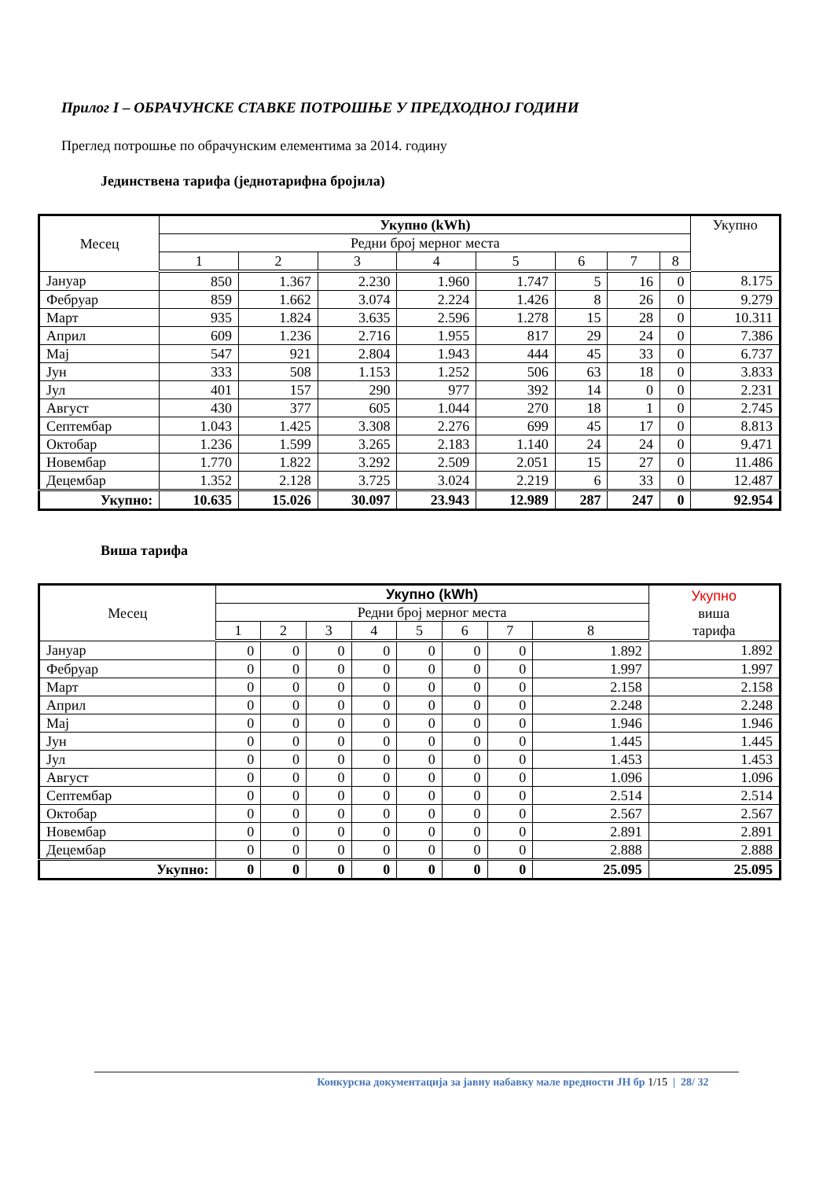Прилог I – ОБРАЧУНСКЕ СТАВКЕ ПОТРОШЊЕ У ПРЕДХОДНОЈ ГОДИНИ
Преглед потрошње по обрачунским елементима за 2014. годину
Јединствена тарифа (једнотарифна бројила)
| Месец | Укупно (kWh) | | | | | | | | Укупно |
| --- | --- | --- | --- | --- | --- | --- | --- | --- | --- |
| | Редни број мерног места | | | | | | | | |
| | 1 | 2 | 3 | 4 | 5 | 6 | 7 | 8 | |
| Јануар | 850 | 1.367 | 2.230 | 1.960 | 1.747 | 5 | 16 | 0 | 8.175 |
| Фебруар | 859 | 1.662 | 3.074 | 2.224 | 1.426 | 8 | 26 | 0 | 9.279 |
| Март | 935 | 1.824 | 3.635 | 2.596 | 1.278 | 15 | 28 | 0 | 10.311 |
| Април | 609 | 1.236 | 2.716 | 1.955 | 817 | 29 | 24 | 0 | 7.386 |
| Мај | 547 | 921 | 2.804 | 1.943 | 444 | 45 | 33 | 0 | 6.737 |
| Јун | 333 | 508 | 1.153 | 1.252 | 506 | 63 | 18 | 0 | 3.833 |
| Јул | 401 | 157 | 290 | 977 | 392 | 14 | 0 | 0 | 2.231 |
| Август | 430 | 377 | 605 | 1.044 | 270 | 18 | 1 | 0 | 2.745 |
| Септембар | 1.043 | 1.425 | 3.308 | 2.276 | 699 | 45 | 17 | 0 | 8.813 |
| Октобар | 1.236 | 1.599 | 3.265 | 2.183 | 1.140 | 24 | 24 | 0 | 9.471 |
| Новембар | 1.770 | 1.822 | 3.292 | 2.509 | 2.051 | 15 | 27 | 0 | 11.486 |
| Децембар | 1.352 | 2.128 | 3.725 | 3.024 | 2.219 | 6 | 33 | 0 | 12.487 |
| Укупно: | 10.635 | 15.026 | 30.097 | 23.943 | 12.989 | 287 | 247 | 0 | 92.954 |
Виша тарифа
| Месец | Укупно (kWh) | | | | | | | | Укупно виша тарифа |
| --- | --- | --- | --- | --- | --- | --- | --- | --- | --- |
| | Редни број мерног места | | | | | | | | |
| | 1 | 2 | 3 | 4 | 5 | 6 | 7 | 8 | |
| Јануар | 0 | 0 | 0 | 0 | 0 | 0 | 0 | 1.892 | 1.892 |
| Фебруар | 0 | 0 | 0 | 0 | 0 | 0 | 0 | 1.997 | 1.997 |
| Март | 0 | 0 | 0 | 0 | 0 | 0 | 0 | 2.158 | 2.158 |
| Април | 0 | 0 | 0 | 0 | 0 | 0 | 0 | 2.248 | 2.248 |
| Мај | 0 | 0 | 0 | 0 | 0 | 0 | 0 | 1.946 | 1.946 |
| Јун | 0 | 0 | 0 | 0 | 0 | 0 | 0 | 1.445 | 1.445 |
| Јул | 0 | 0 | 0 | 0 | 0 | 0 | 0 | 1.453 | 1.453 |
| Август | 0 | 0 | 0 | 0 | 0 | 0 | 0 | 1.096 | 1.096 |
| Септембар | 0 | 0 | 0 | 0 | 0 | 0 | 0 | 2.514 | 2.514 |
| Октобар | 0 | 0 | 0 | 0 | 0 | 0 | 0 | 2.567 | 2.567 |
| Новембар | 0 | 0 | 0 | 0 | 0 | 0 | 0 | 2.891 | 2.891 |
| Децембар | 0 | 0 | 0 | 0 | 0 | 0 | 0 | 2.888 | 2.888 |
| Укупно: | 0 | 0 | 0 | 0 | 0 | 0 | 0 | 25.095 | 25.095 |
Конкурсна документација за јавну набавку мале вредности ЈН бр 1/15 | 28/ 32